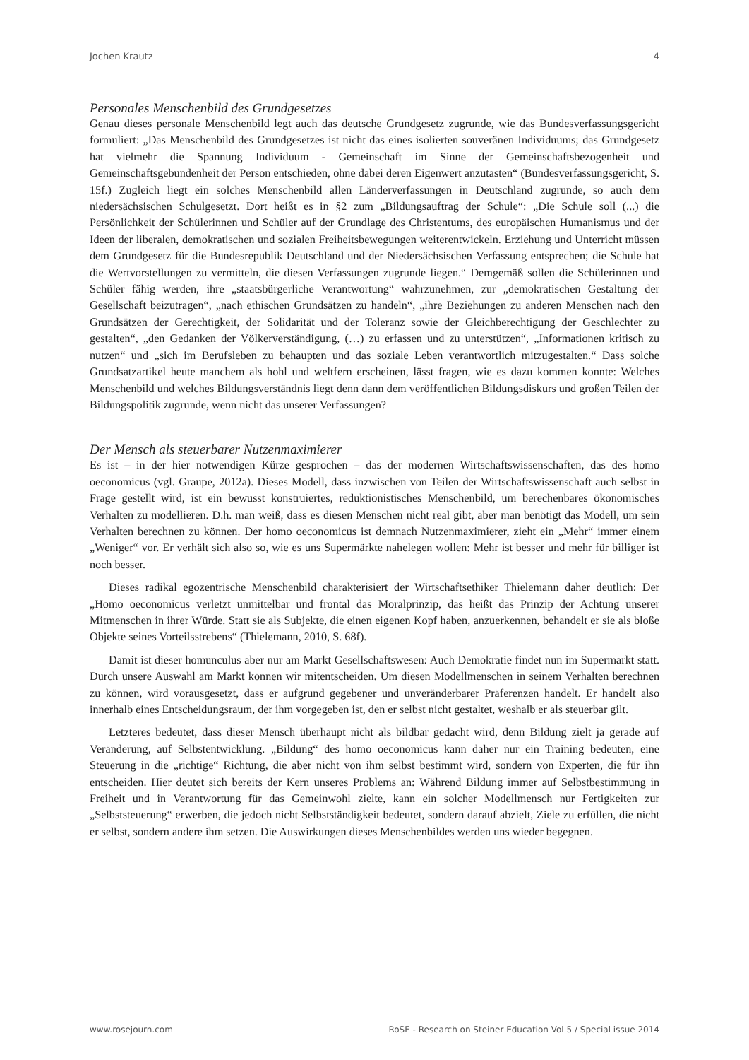Jochen Krautz 4
Personales Menschenbild des Grundgesetzes
Genau dieses personale Menschenbild legt auch das deutsche Grundgesetz zugrunde, wie das Bundesverfassungsgericht formuliert: „Das Menschenbild des Grundgesetzes ist nicht das eines isolierten souveränen Individuums; das Grundgesetz hat vielmehr die Spannung Individuum - Gemeinschaft im Sinne der Gemeinschaftsbezogenheit und Gemeinschaftsgebundenheit der Person entschieden, ohne dabei deren Eigenwert anzutasten“ (Bundesverfassungsgericht, S. 15f.) Zugleich liegt ein solches Menschenbild allen Länderverfassungen in Deutschland zugrunde, so auch dem niedersächsischen Schulgesetzt. Dort heißt es in §2 zum „Bildungsauftrag der Schule“: „Die Schule soll (...) die Persönlichkeit der Schülerinnen und Schüler auf der Grundlage des Christentums, des europäischen Humanismus und der Ideen der liberalen, demokratischen und sozialen Freiheitsbewegungen weiterentwickeln. Erziehung und Unterricht müssen dem Grundgesetz für die Bundesrepublik Deutschland und der Niedersächsischen Verfassung entsprechen; die Schule hat die Wertvorstellungen zu vermitteln, die diesen Verfassungen zugrunde liegen.“ Demgemäß sollen die Schülerinnen und Schüler fähig werden, ihre „staatsbürgerliche Verantwortung“ wahrzunehmen, zur „demokratischen Gestaltung der Gesellschaft beizutragen“, „nach ethischen Grundsätzen zu handeln“, „ihre Beziehungen zu anderen Menschen nach den Grundsätzen der Gerechtigkeit, der Solidarität und der Toleranz sowie der Gleichberechtigung der Geschlechter zu gestalten“, „den Gedanken der Völkerverständigung, (…) zu erfassen und zu unterstützen“, „Informationen kritisch zu nutzen“ und „sich im Berufsleben zu behaupten und das soziale Leben verantwortlich mitzugestalten.“ Dass solche Grundsatzartikel heute manchem als hohl und weltfern erscheinen, lässt fragen, wie es dazu kommen konnte: Welches Menschenbild und welches Bildungsverständnis liegt denn dann dem veröffentlichen Bildungsdiskurs und großen Teilen der Bildungspolitik zugrunde, wenn nicht das unserer Verfassungen?
Der Mensch als steuerbarer Nutzenmaximierer
Es ist – in der hier notwendigen Kürze gesprochen – das der modernen Wirtschaftswissenschaften, das des homo oeconomicus (vgl. Graupe, 2012a). Dieses Modell, dass inzwischen von Teilen der Wirtschaftswissenschaft auch selbst in Frage gestellt wird, ist ein bewusst konstruiertes, reduktionistisches Menschenbild, um berechenbares ökonomisches Verhalten zu modellieren. D.h. man weiß, dass es diesen Menschen nicht real gibt, aber man benötigt das Modell, um sein Verhalten berechnen zu können. Der homo oeconomicus ist demnach Nutzenmaximierer, zieht ein „Mehr“ immer einem „Weniger“ vor. Er verhält sich also so, wie es uns Supermärkte nahelegen wollen: Mehr ist besser und mehr für billiger ist noch besser.
Dieses radikal egozentrische Menschenbild charakterisiert der Wirtschaftsethiker Thielemann daher deutlich: Der „Homo oeconomicus verletzt unmittelbar und frontal das Moralprinzip, das heißt das Prinzip der Achtung unserer Mitmenschen in ihrer Würde. Statt sie als Subjekte, die einen eigenen Kopf haben, anzuerkennen, behandelt er sie als bloße Objekte seines Vorteilsstrebens“ (Thielemann, 2010, S. 68f).
Damit ist dieser homunculus aber nur am Markt Gesellschaftswesen: Auch Demokratie findet nun im Supermarkt statt. Durch unsere Auswahl am Markt können wir mitentscheiden. Um diesen Modellmenschen in seinem Verhalten berechnen zu können, wird vorausgesetzt, dass er aufgrund gegebener und unveränderbarer Präferenzen handelt. Er handelt also innerhalb eines Entscheidungsraum, der ihm vorgegeben ist, den er selbst nicht gestaltet, weshalb er als steuerbar gilt.
Letzteres bedeutet, dass dieser Mensch überhaupt nicht als bildbar gedacht wird, denn Bildung zielt ja gerade auf Veränderung, auf Selbstentwicklung. „Bildung“ des homo oeconomicus kann daher nur ein Training bedeuten, eine Steuerung in die „richtige“ Richtung, die aber nicht von ihm selbst bestimmt wird, sondern von Experten, die für ihn entscheiden. Hier deutet sich bereits der Kern unseres Problems an: Während Bildung immer auf Selbstbestimmung in Freiheit und in Verantwortung für das Gemeinwohl zielte, kann ein solcher Modellmensch nur Fertigkeiten zur „Selbststeuerung“ erwerben, die jedoch nicht Selbstständigkeit bedeutet, sondern darauf abzielt, Ziele zu erfüllen, die nicht er selbst, sondern andere ihm setzen. Die Auswirkungen dieses Menschenbildes werden uns wieder begegnen.
www.rosejourn.com RoSE - Research on Steiner Education Vol 5 / Special issue 2014